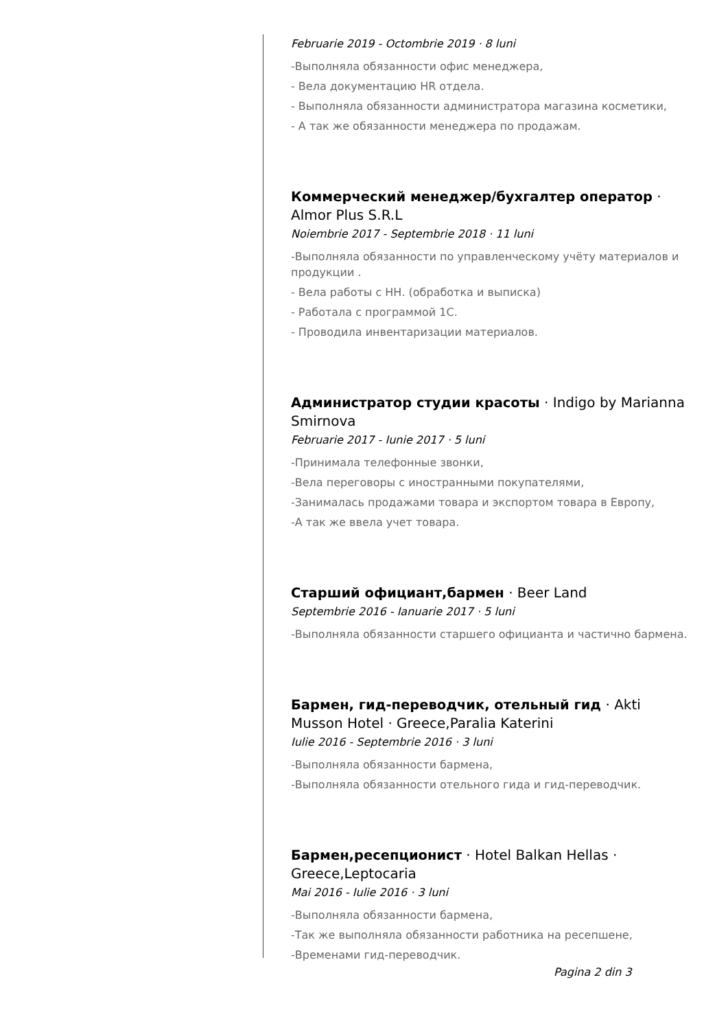Februarie 2019 - Octombrie 2019 · 8 luni
-Выполняла обязанности офис менеджера,
- Вела документацию HR отдела.
- Выполняла обязанности администратора магазина косметики,
- А так же обязанности менеджера по продажам.
Коммерческий менеджер/бухгалтер оператор · Almor Plus S.R.L
Noiembrie 2017 - Septembrie 2018 · 11 luni
-Выполняла обязанности по управленческому учёту материалов и продукции .
- Вела работы с НН. (обработка и выписка)
- Работала с программой 1С.
- Проводила инвентаризации материалов.
Администратор студии красоты · Indigo by Marianna Smirnova
Februarie 2017 - Iunie 2017 · 5 luni
-Принимала телефонные звонки,
-Вела переговоры с иностранными покупателями,
-Занималась продажами товара и экспортом товара в Европу,
-А так же ввела учет товара.
Старший официант,бармен · Beer Land
Septembrie 2016 - Ianuarie 2017 · 5 luni
-Выполняла обязанности старшего официанта и частично бармена.
Бармен, гид-переводчик, отельный гид · Akti Musson Hotel · Greece,Paralia Katerini
Iulie 2016 - Septembrie 2016 · 3 luni
-Выполняла обязанности бармена,
-Выполняла обязанности отельного гида и гид-переводчик.
Бармен,ресепционист · Hotel Balkan Hellas · Greece,Leptocaria
Mai 2016 - Iulie 2016 · 3 luni
-Выполняла обязанности бармена,
-Так же выполняла обязанности работника на ресепшене,
-Временами гид-переводчик.
Pagina 2 din 3